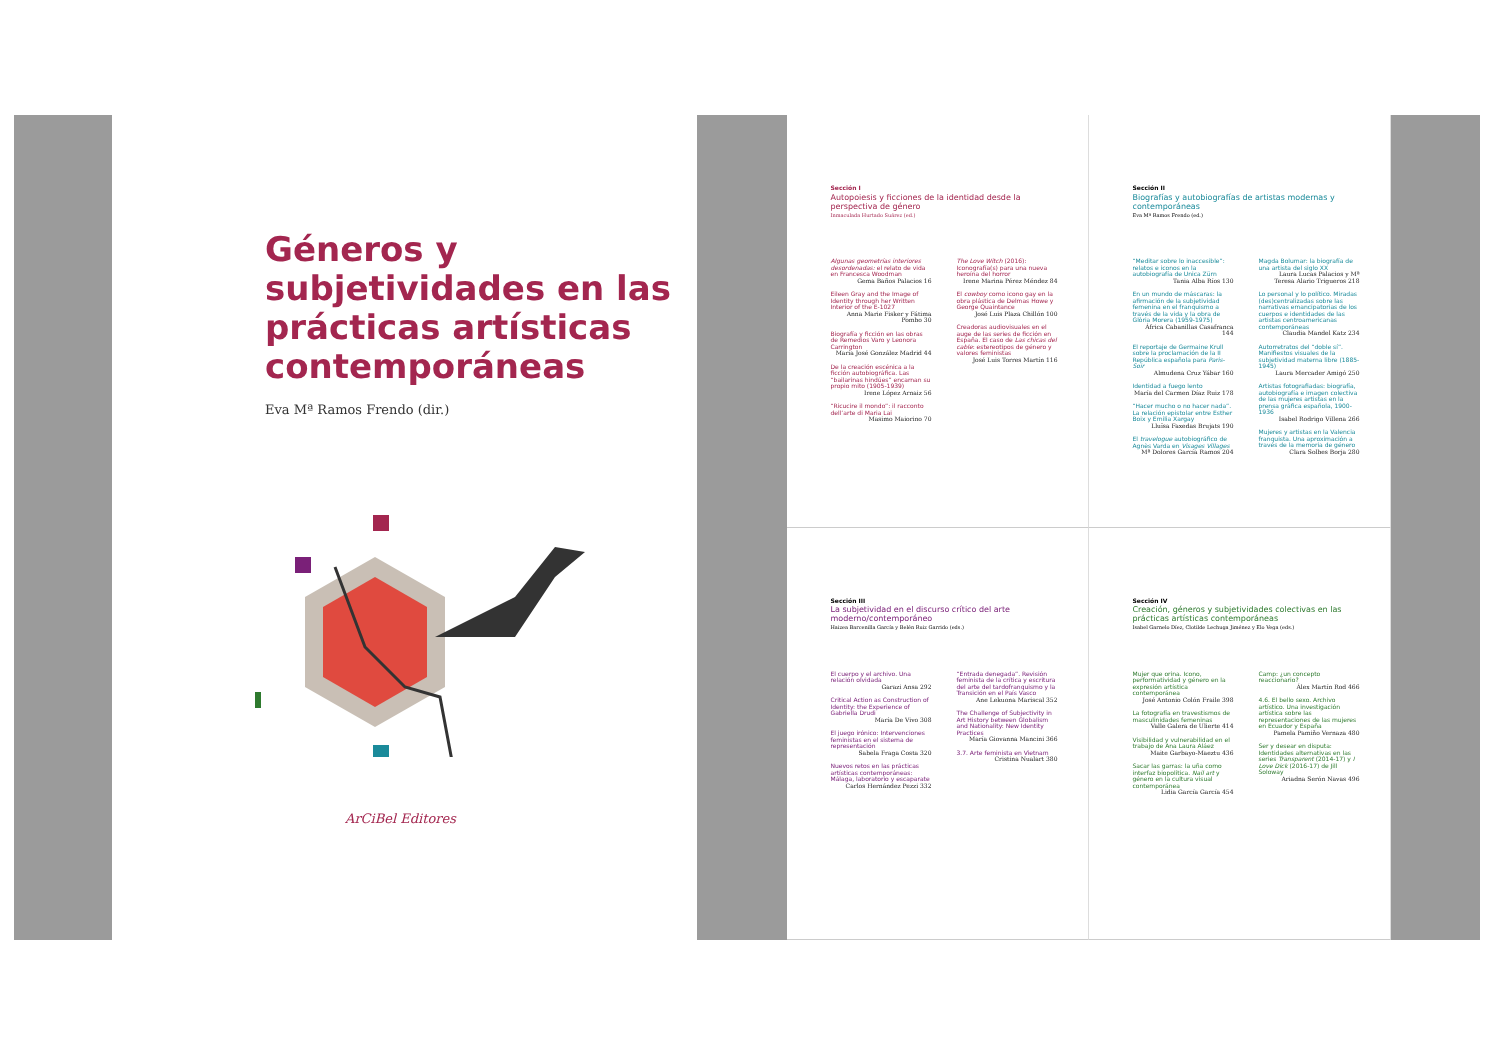Géneros y subjetividades en las prácticas artísticas contemporáneas
Eva Mª Ramos Frendo (dir.)
ArCiBel Editores
Sección I
Autopoiesis y ficciones de la identidad desde la perspectiva de género
Inmaculada Hurtado Suárez (ed.)
Algunas geometrías interiores desordenadas: el relato de vida en Francesca Woodman
Gema Baños Palacios 16
Eileen Gray and the Image of Identity through her Written Interior of the E-1027
Anna Marie Fisker y Fátima Pombo 30
Biografía y ficción en las obras de Remedios Varo y Leonora Carrington
María José González Madrid 44
De la creación escénica a la ficción autobiográfica. Las “bailarinas hindúes” encarnan su propio mito (1905-1939)
Irene López Arnaiz 56
“Ricucire il mondo”: il racconto dell’arte di Maria Lai
Masimo Maiorino 70
The Love Witch (2016): Iconografía(s) para una nueva heroína del horror
Irene Marina Pérez Méndez 84
El cowboy como icono gay en la obra plástica de Delmas Howe y George Quaintance
José Luis Plaza Chillón 100
Creadoras audiovisuales en el auge de las series de ficción en España. El caso de Las chicas del cable: estereotipos de género y valores feministas
José Luis Torres Martín 116
Sección II
Biografías y autobiografías de artistas modernas y contemporáneas
Eva Mª Ramos Frendo (ed.)
“Meditar sobre lo inaccesible”: relatos e iconos en la autobiografía de Unica Zürn
Tania Alba Ríos 130
En un mundo de máscaras: la afirmación de la subjetividad femenina en el franquismo a través de la vida y la obra de Glòria Morera (1959-1975)
África Cabanillas Casafranca 144
El reportaje de Germaine Krull sobre la proclamación de la II República española para Paris-Soir
Almudena Cruz Yábar 160
Identidad a fuego lento
María del Carmen Díaz Ruiz 178
“Hacer mucho o no hacer nada”. La relación epistolar entre Esther Boix y Emilia Xargay
Lluïsa Faxedas Brujats 190
El travelogue autobiográfico de Agnès Varda en Visages Villages
Mª Dolores García Ramos 204
Magda Bolumar: la biografía de una artista del siglo XX
Laura Lucas Palacios y Mª Teresa Alario Trigueros 218
Lo personal y lo político. Miradas (des)centralizadas sobre las narrativas emancipatorias de los cuerpos e identidades de las artistas centroamericanas contemporáneas
Claudia Mandel Katz 234
Autorretratos del “doble sí”. Manifiestos visuales de la subjetividad materna libre (1885-1945)
Laura Mercader Amigó 250
Artistas fotografiadas: biografía, autobiografía e imagen colectiva de las mujeres artistas en la prensa gráfica española, 1900-1936
Isabel Rodrigo Villena 266
Mujeres y artistas en la Valencia franquista. Una aproximación a través de la memoria de género
Clara Solbes Borja 280
Sección III
La subjetividad en el discurso crítico del arte moderno/contemporáneo
Haizea Barcenilla García y Belén Ruiz Garrido (eds.)
El cuerpo y el archivo. Una relación olvidada
Garazi Ansa 292
Critical Action as Construction of Identity: the Experience of Gabriella Drudi
María De Vivo 308
El juego irónico: Intervenciones feministas en el sistema de representación
Sabela Fraga Costa 320
Nuevos retos en las prácticas artísticas contemporáneas: Málaga, laboratorio y escaparate
Carlos Hernández Pezzi 332
“Entrada denegada”. Revisión feminista de la crítica y escritura del arte del tardofranquismo y la Transición en el País Vasco
Ane Lekuona Mariscal 352
The Challenge of Subjectivity in Art History between Globalism and Nationality: New Identity Practices
María Giovanna Mancini 366
3.7. Arte feminista en Vietnam
Cristina Nualart 380
Sección IV
Creación, géneros y subjetividades colectivas en las prácticas artísticas contemporáneas
Isabel Garnelo Díez, Clotilde Lechuga Jiménez y Elo Vega (eds.)
Mujer que orina. Icono, performatividad y género en la expresión artística contemporánea
José Antonio Colón Fraile 398
La fotografía en travestismos de masculinidades femeninas
Valle Galera de Ulierte 414
Visibilidad y vulnerabilidad en el trabajo de Ana Laura Aláez
Maite Garbayo-Maeztu 436
Sacar las garras: la uña como interfaz biopolítica. Nail art y género en la cultura visual contemporánea
Lidia García García 454
Camp: ¿un concepto reaccionario?
Álex Martín Rod 466
4.6. El bello sexo. Archivo artístico. Una investigación artística sobre las representaciones de las mujeres en Ecuador y España
Pamela Pamiño Vernaza 480
Ser y desear en disputa: Identidades alternativas en las series Transparent (2014-17) y I Love Dick (2016-17) de Jill Soloway
Ariadna Serón Navas 496